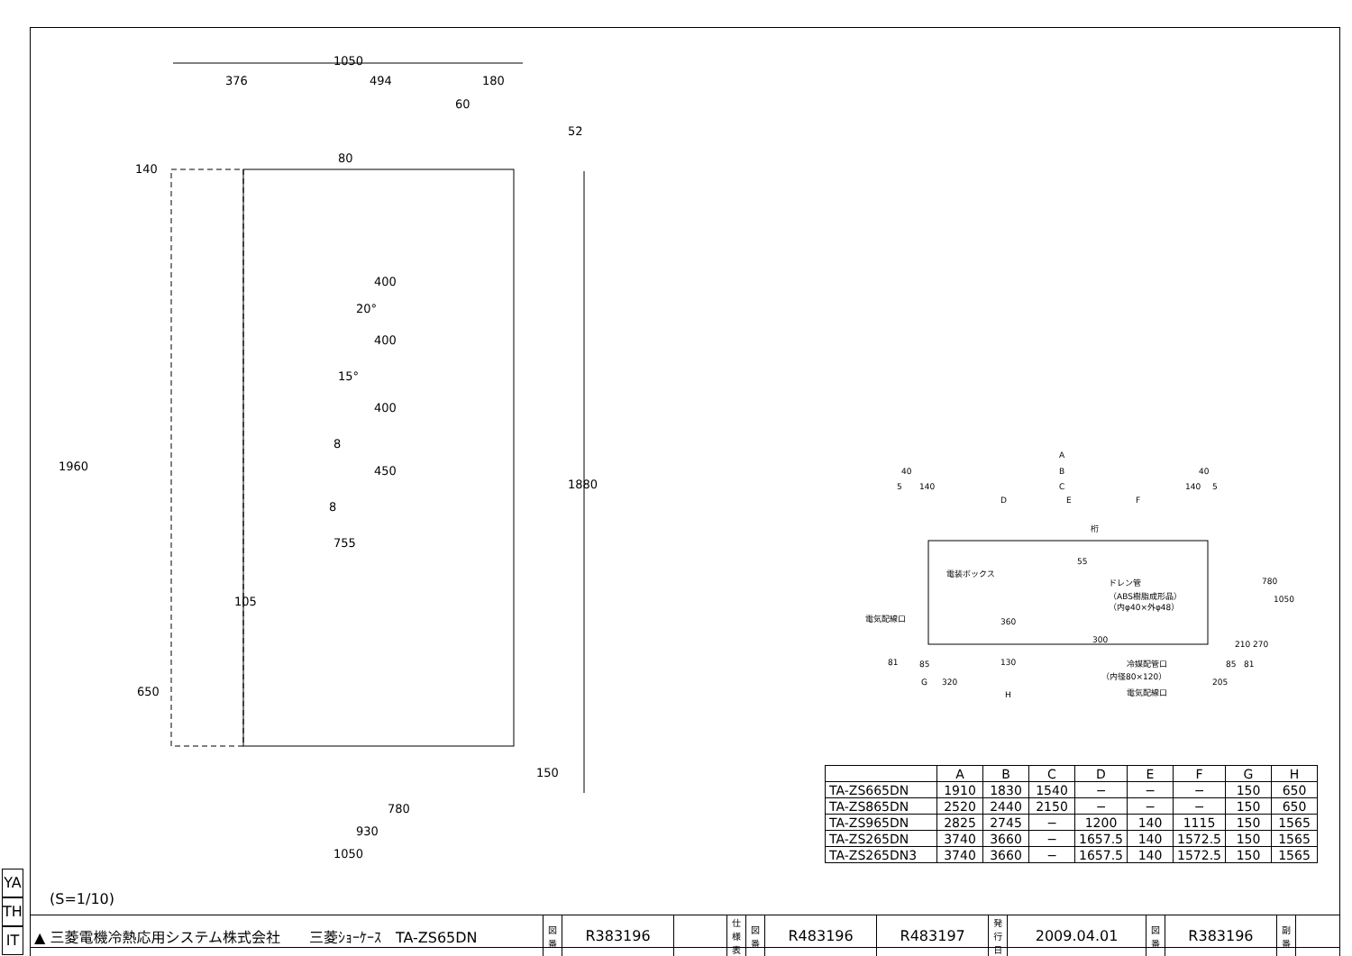YA
TH
IT
1050
376 494 180
60
52
140
80
1960
1880
400
20°
400
15°
400
8
450
8
755
105
650
150
780
930
1050
A
B
C
40 40
5 140 140 5
D E F
桁
55
電装ボックス
ドレン管
（ABS樹脂成形品）
（内φ40×外φ48）
電気配線口 360
300
780
1050
210 270
81 85 130 85 81 冷媒配管口
（内径80×120）
G 320 205
電気配線口 H
| | A | B | C | D | E | F | G | H |
| --- | --- | --- | --- | --- | --- | --- | --- | --- |
| TA-ZS665DN | 1910 | 1830 | 1540 | − | − | − | 150 | 650 |
| TA-ZS865DN | 2520 | 2440 | 2150 | − | − | − | 150 | 650 |
| TA-ZS965DN | 2825 | 2745 | − | 1200 | 140 | 1115 | 150 | 1565 |
| TA-ZS265DN | 3740 | 3660 | − | 1657.5 | 140 | 1572.5 | 150 | 1565 |
| TA-ZS265DN3 | 3740 | 3660 | − | 1657.5 | 140 | 1572.5 | 150 | 1565 |
(S=1/10)
| ▲ 三菱電機冷熱応用システム株式会社 三菱ｼｮｰｹｰｽ TA-ZS65DN | 図 番 | R383196 | | 仕様表 | 図 番 | R483196 | R483197 | 発行日 | 2009.04.01 | 図 番 | R383196 | 副 番 | |